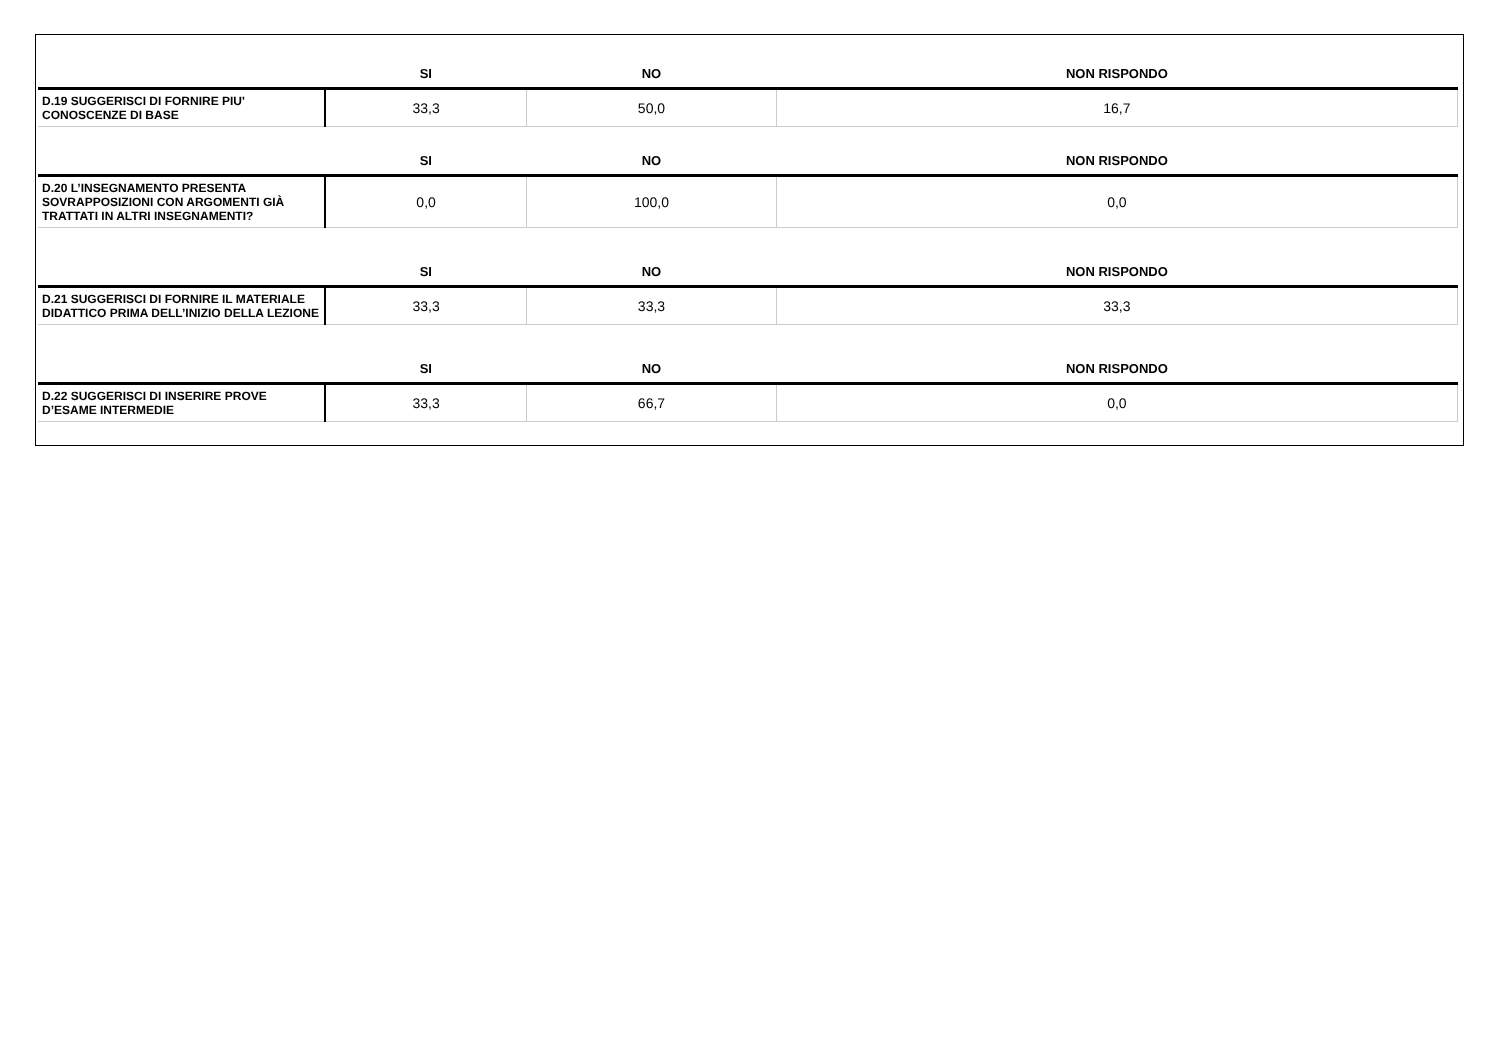| | SI | NO | NON RISPONDO |
| --- | --- | --- | --- |
| D.19 SUGGERISCI DI FORNIRE PIU' CONOSCENZE DI BASE | 33,3 | 50,0 | 16,7 |
| | SI | NO | NON RISPONDO |
| D.20 L’INSEGNAMENTO PRESENTA SOVRAPPOSIZIONI CON ARGOMENTI GIÀ TRATTATI IN ALTRI INSEGNAMENTI? | 0,0 | 100,0 | 0,0 |
| | SI | NO | NON RISPONDO |
| D.21 SUGGERISCI DI FORNIRE IL MATERIALE DIDATTICO PRIMA DELL’INIZIO DELLA LEZIONE | 33,3 | 33,3 | 33,3 |
| | SI | NO | NON RISPONDO |
| D.22 SUGGERISCI DI INSERIRE PROVE D’ESAME INTERMEDIE | 33,3 | 66,7 | 0,0 |